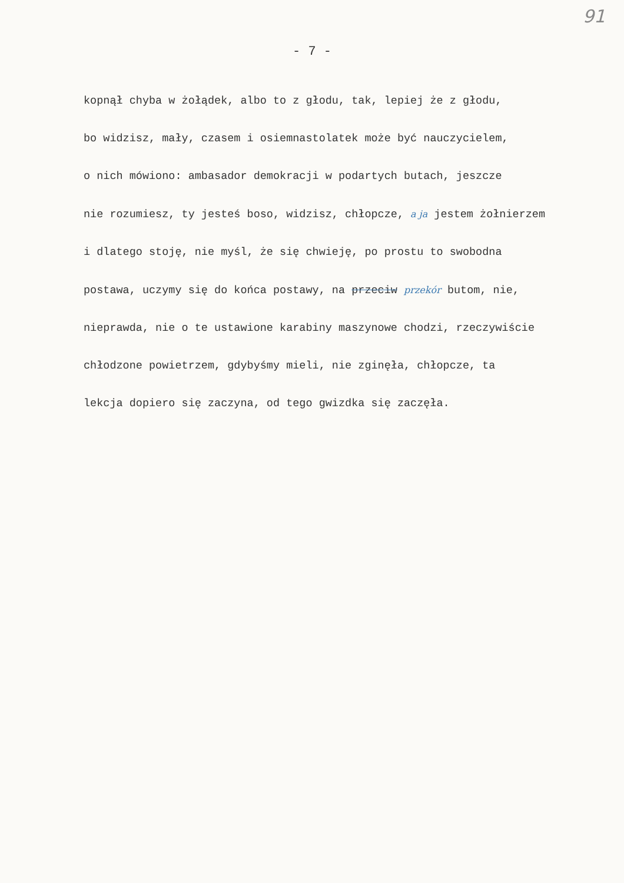91
- 7 -
kopnął chyba w żołądek, albo to z głodu, tak, lepiej że z głodu,
bo widzisz, mały, czasem i osiemnastolatek może być nauczycielem,
o nich mówiono: ambasador demokracji w podartych butach, jeszcze
nie rozumiesz, ty jesteś boso, widzisz, chłopcze, a ja jestem żołnierzem
i dlatego stoję, nie myśl, że się chwieję, po prostu to swobodna
postawa, uczymy się do końca postawy, na przeciw przekór butom, nie,
nieprawda, nie o te ustawione karabiny maszynowe chodzi, rzeczywiście
chłodzone powietrzem, gdybyśmy mieli, nie zginęła, chłopcze, ta
lekcja dopiero się zaczyna, od tego gwizdka się zaczęła.